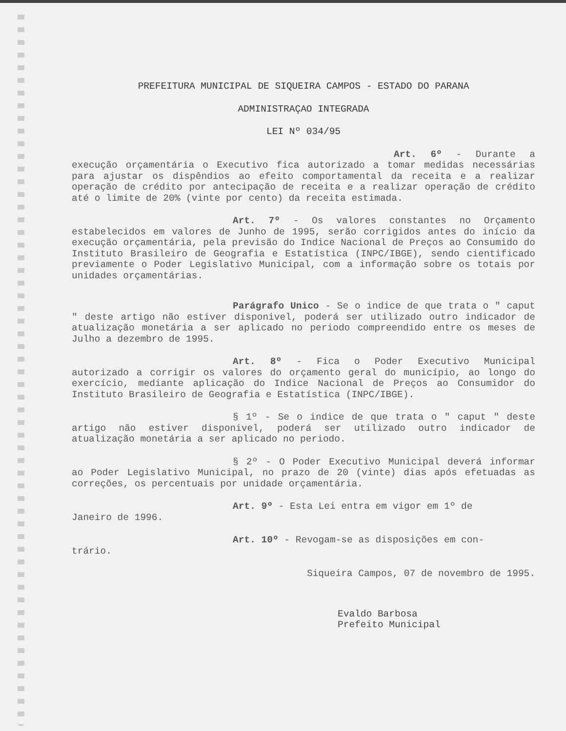PREFEITURA MUNICIPAL DE SIQUEIRA CAMPOS - ESTADO DO PARANA
ADMINISTRAÇAO INTEGRADA
LEI Nº 034/95
Art. 6º - Durante a execução orçamentária o Executivo fica autorizado a tomar medidas necessárias para ajustar os dispêndios ao efeito comportamental da receita e a realizar operação de crédito por antecipação de receita e a realizar operação de crédito até o limite de 20% (vinte por cento) da receita estimada.
Art. 7º - Os valores constantes no Orçamento estabelecidos em valores de Junho de 1995, serão corrigidos antes do início da execução orçamentária, pela previsão do Indice Nacional de Preços ao Consumido do Instituto Brasileiro de Geografia e Estatística (INPC/IBGE), sendo cientificado previamente o Poder Legislativo Municipal, com a informação sobre os totais por unidades orçamentárias.
Parágrafo Unico - Se o indice de que trata o " caput " deste artigo não estiver disponivel, poderá ser utilizado outro indicador de atualização monetária a ser aplicado no periodo compreendido entre os meses de Julho a dezembro de 1995.
Art. 8º - Fica o Poder Executivo Municipal autorizado a corrigir os valores do orçamento geral do município, ao longo do exercício, mediante aplicação do Indice Nacional de Preços ao Consumidor do Instituto Brasileiro de Geografia e Estatística (INPC/IBGE).
§ 1º - Se o indice de que trata o " caput " deste artigo não estiver disponivel, poderá ser utilizado outro indicador de atualização monetária a ser aplicado no periodo.
§ 2º - O Poder Executivo Municipal deverá informar ao Poder Legislativo Municipal, no prazo de 20 (vinte) dias após efetuadas as correções, os percentuais por unidade orçamentária.
Art. 9º - Esta Lei entra em vigor em 1º de
Janeiro de 1996.
Art. 10º - Revogam-se as disposições em con-
trário.
Siqueira Campos, 07 de novembro de 1995.
Evaldo Barbosa
Prefeito Municipal